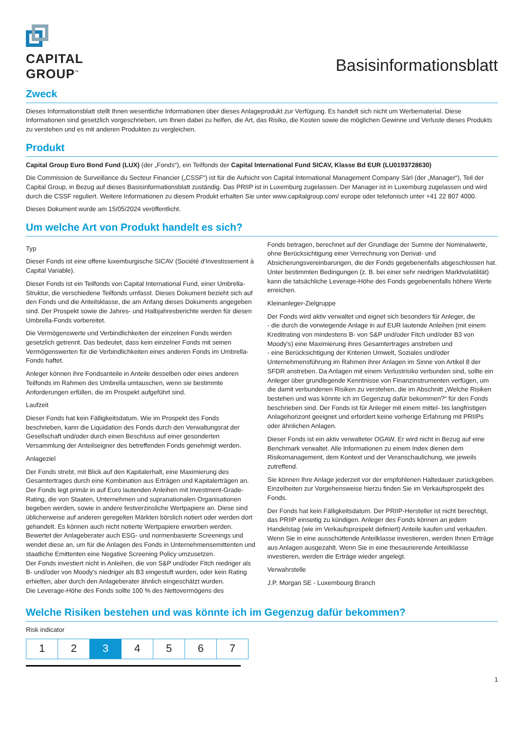CAPITAL
GROUP<sup>™</sup>
Basisinformationsblatt
Zweck
Dieses Informationsblatt stellt Ihnen wesentliche Informationen über dieses Anlageprodukt zur Verfügung. Es handelt sich nicht um Werbematerial. Diese Informationen sind gesetzlich vorgeschrieben, um Ihnen dabei zu helfen, die Art, das Risiko, die Kosten sowie die möglichen Gewinne und Verluste dieses Produkts zu verstehen und es mit anderen Produkten zu vergleichen.
Produkt
Capital Group Euro Bond Fund (LUX) (der „Fonds“), ein Teilfonds der Capital International Fund SICAV, Klasse Bd EUR (LU0193728630)
Die Commission de Surveillance du Secteur Financier („CSSF“) ist für die Aufsicht von Capital International Management Company Sàrl (der „Manager“), Teil der Capital Group, in Bezug auf dieses Basisinformationsblatt zuständig. Das PRIIP ist in Luxemburg zugelassen. Der Manager ist in Luxemburg zugelassen und wird durch die CSSF reguliert. Weitere Informationen zu diesem Produkt erhalten Sie unter www.capitalgroup.com/ europe oder telefonisch unter +41 22 807 4000.
Dieses Dokument wurde am 15/05/2024 veröffentlicht.
Um welche Art von Produkt handelt es sich?
Typ
Dieser Fonds ist eine offene luxemburgische SICAV (Société d'Investissement à Capital Variable).
Dieser Fonds ist ein Teilfonds von Capital International Fund, einer Umbrella-Struktur, die verschiedene Teilfonds umfasst. Dieses Dokument bezieht sich auf den Fonds und die Anteilsklasse, die am Anfang dieses Dokuments angegeben sind. Der Prospekt sowie die Jahres- und Halbjahresberichte werden für diesen Umbrella-Fonds vorbereitet.
Die Vermögenswerte und Verbindlichkeiten der einzelnen Fonds werden gesetzlich getrennt. Das bedeutet, dass kein einzelner Fonds mit seinen Vermögenswerten für die Verbindlichkeiten eines anderen Fonds im Umbrella-Fonds haftet.
Anleger können ihre Fondsanteile in Anteile desselben oder eines anderen Teilfonds im Rahmen des Umbrella umtauschen, wenn sie bestimmte Anforderungen erfüllen, die im Prospekt aufgeführt sind.
Laufzeit
Dieser Fonds hat kein Fälligkeitsdatum. Wie im Prospekt des Fonds beschrieben, kann die Liquidation des Fonds durch den Verwaltungsrat der Gesellschaft und/oder durch einen Beschluss auf einer gesonderten Versammlung der Anteilseigner des betreffenden Fonds genehmigt werden.
Anlageziel
Der Fonds strebt, mit Blick auf den Kapitalerhalt, eine Maximierung des Gesamtertrages durch eine Kombination aus Erträgen und Kapitalerträgen an. Der Fonds legt primär in auf Euro lautenden Anleihen mit Investment-Grade-Rating, die von Staaten, Unternehmen und supranationalen Organisationen begeben werden, sowie in andere festverzinsliche Wertpapiere an. Diese sind üblicherweise auf anderen geregelten Märkten börslich notiert oder werden dort gehandelt. Es können auch nicht notierte Wertpapiere erworben werden. Bewertet der Anlageberater auch ESG- und normenbasierte Screenings und wendet diese an, um für die Anlagen des Fonds in Unternehmensemittenten und staatliche Emittenten eine Negative Screening Policy umzusetzen.
Der Fonds investiert nicht in Anleihen, die von S&P und/oder Fitch niedriger als B- und/oder von Moody's niedriger als B3 eingestuft wurden, oder kein Rating erhielten, aber durch den Anlageberater ähnlich eingeschätzt wurden.
Die Leverage-Höhe des Fonds sollte 100 % des Nettovermögens des
Fonds betragen, berechnet auf der Grundlage der Summe der Nominalwerte, ohne Berücksichtigung einer Verrechnung von Derivat- und Absicherungsvereinbarungen, die der Fonds gegebenenfalls abgeschlossen hat. Unter bestimmten Bedingungen (z. B. bei einer sehr niedrigen Marktvolatilität) kann die tatsächliche Leverage-Höhe des Fonds gegebenenfalls höhere Werte erreichen.
Kleinanleger-Zielgruppe
Der Fonds wird aktiv verwaltet und eignet sich besonders für Anleger, die
- die durch die vorwiegende Anlage in auf EUR lautende Anleihen (mit einem Kreditrating von mindestens B- von S&P und/oder Fitch und/oder B3 von Moody's) eine Maximierung ihres Gesamtertrages anstreben und
- eine Berücksichtigung der Kriterien Umwelt, Soziales und/oder Unternehmensführung im Rahmen ihrer Anlagen im Sinne von Artikel 8 der SFDR anstreben. Da Anlagen mit einem Verlustrisiko verbunden sind, sollte ein Anleger über grundlegende Kenntnisse von Finanzinstrumenten verfügen, um die damit verbundenen Risiken zu verstehen, die im Abschnitt „Welche Risiken bestehen und was könnte ich im Gegenzug dafür bekommen?“ für den Fonds beschrieben sind. Der Fonds ist für Anleger mit einem mittel- bis langfristigen Anlagehorizont geeignet und erfordert keine vorherige Erfahrung mit PRIIPs oder ähnlichen Anlagen.
Dieser Fonds ist ein aktiv verwalteter OGAW. Er wird nicht in Bezug auf eine Benchmark verwaltet. Alle Informationen zu einem Index dienen dem Risikomanagement, dem Kontext und der Veranschaulichung, wie jeweils zutreffend.
Sie können Ihre Anlage jederzeit vor der empfohlenen Haltedauer zurückgeben. Einzelheiten zur Vorgehensweise hierzu finden Sie im Verkaufsprospekt des Fonds.
Der Fonds hat kein Fälligkeitsdatum. Der PRIIP-Hersteller ist nicht berechtigt, das PRIIP einseitig zu kündigen. Anleger des Fonds können an jedem Handelstag (wie im Verkaufsprospekt definiert) Anteile kaufen und verkaufen. Wenn Sie in eine ausschüttende Anteilklasse investieren, werden Ihnen Erträge aus Anlagen ausgezahlt. Wenn Sie in eine thesaurierende Anteilklasse investieren, werden die Erträge wieder angelegt.
Verwahrstelle
J.P. Morgan SE - Luxembourg Branch
Welche Risiken bestehen und was könnte ich im Gegenzug dafür bekommen?
Risk indicator
| 1 | 2 | 3 | 4 | 5 | 6 | 7 |
1